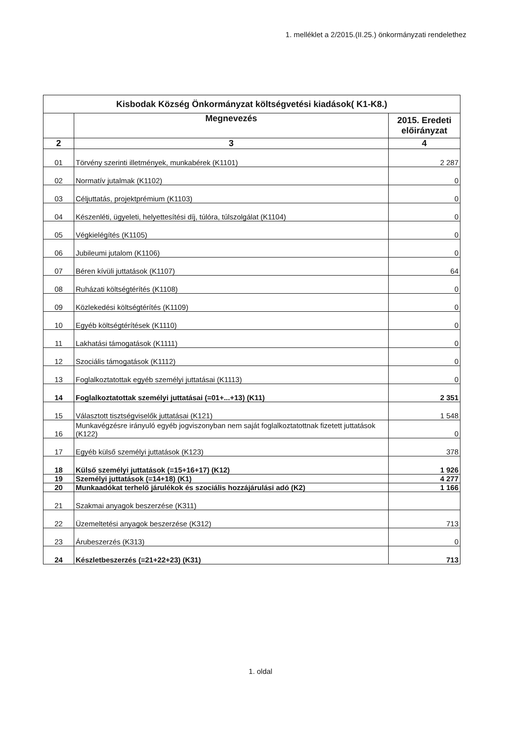1. melléklet a 2/2015.(II.25.) önkormányzati rendelethez
| Kisbodak Község Önkormányzat költségvetési kiadások( K1-K8.) | | |
| --- | --- | --- |
| | Megnevezés | 2015. Eredeti előirányzat |
| 2 | 3 | 4 |
| 01 | Törvény szerinti illetmények, munkabérek (K1101) | 2 287 |
| 02 | Normatív jutalmak (K1102) | 0 |
| 03 | Céljuttatás, projektprémium (K1103) | 0 |
| 04 | Készenléti, ügyeleti, helyettesítési díj, túlóra, túlszolgálat (K1104) | 0 |
| 05 | Végkielégítés (K1105) | 0 |
| 06 | Jubileumi jutalom (K1106) | 0 |
| 07 | Béren kívüli juttatások (K1107) | 64 |
| 08 | Ruházati költségtérítés (K1108) | 0 |
| 09 | Közlekedési költségtérítés (K1109) | 0 |
| 10 | Egyéb költségtérítések (K1110) | 0 |
| 11 | Lakhatási támogatások (K1111) | 0 |
| 12 | Szociális támogatások (K1112) | 0 |
| 13 | Foglalkoztatottak egyéb személyi juttatásai (K1113) | 0 |
| 14 | Foglalkoztatottak személyi juttatásai (=01+...+13) (K11) | 2 351 |
| 15 | Választott tisztségviselők juttatásai (K121) | 1 548 |
| 16 | Munkavégzésre irányuló egyéb jogviszonyban nem saját foglalkoztatottnak fizetett juttatások (K122) | 0 |
| 17 | Egyéb külső személyi juttatások (K123) | 378 |
| 18 | Külső személyi juttatások (=15+16+17) (K12) | 1 926 |
| 19 | Személyi juttatások (=14+18) (K1) | 4 277 |
| 20 | Munkaadókat terhelő járulékok és szociális hozzájárulási adó (K2) | 1 166 |
| 21 | Szakmai anyagok beszerzése (K311) | |
| 22 | Üzemeltetési anyagok beszerzése (K312) | 713 |
| 23 | Árubeszerzés (K313) | 0 |
| 24 | Készletbeszerzés (=21+22+23) (K31) | 713 |
1. oldal